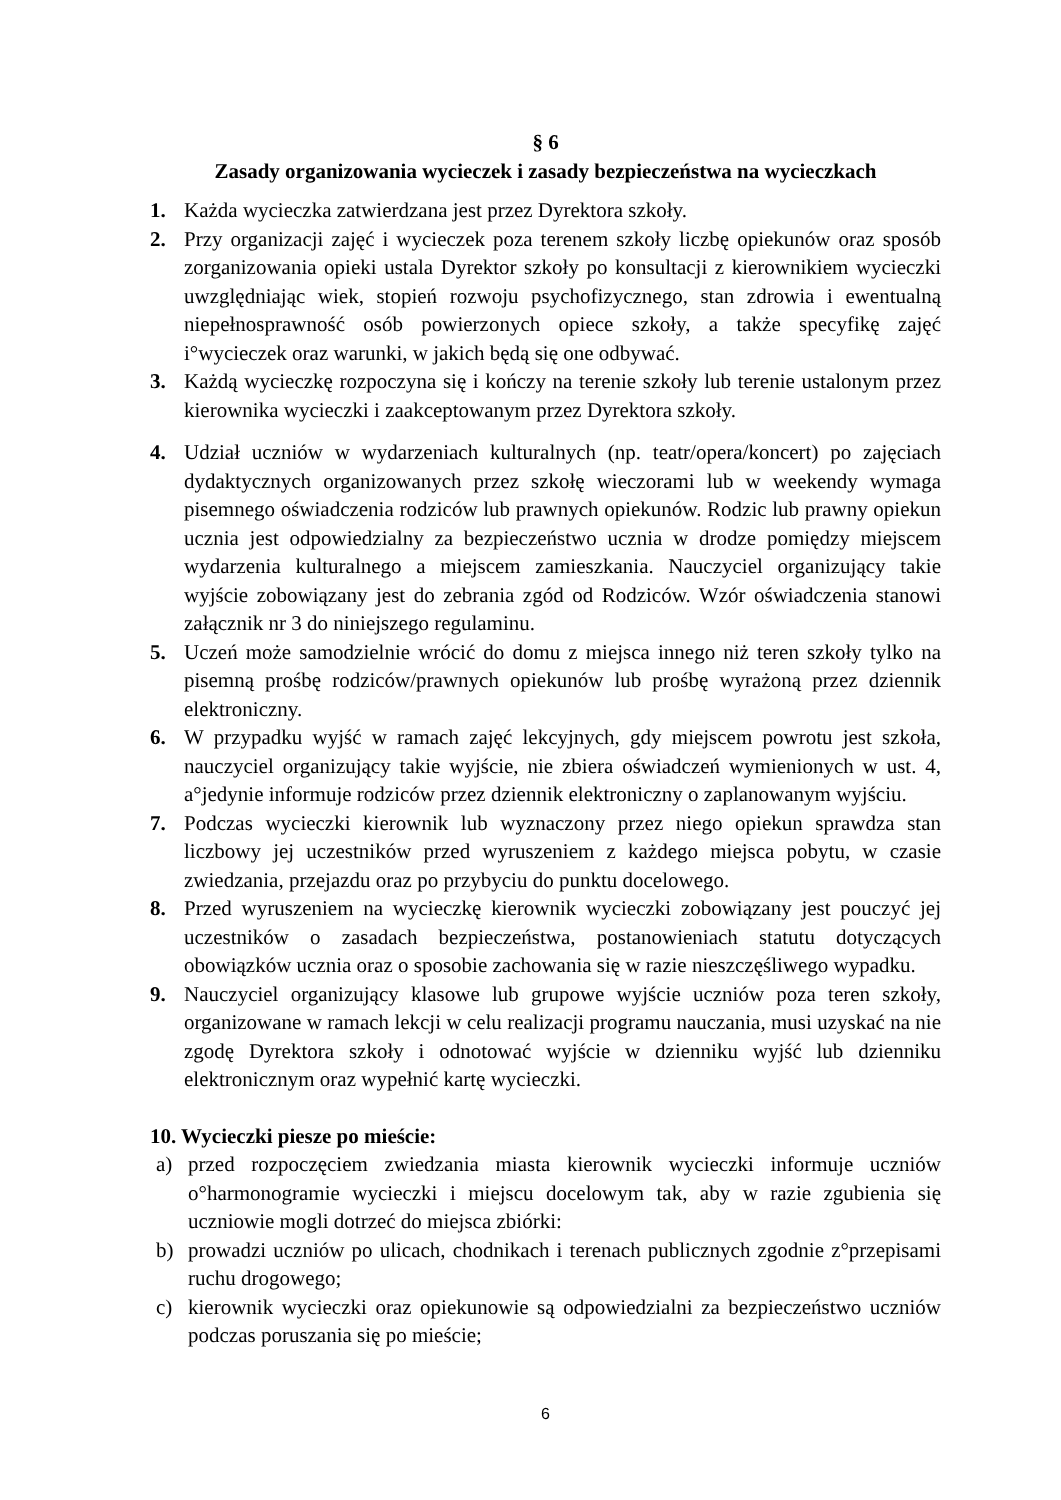§ 6
Zasady organizowania wycieczek i zasady bezpieczeństwa na wycieczkach
1. Każda wycieczka zatwierdzana jest przez Dyrektora szkoły.
2. Przy organizacji zajęć i wycieczek poza terenem szkoły liczbę opiekunów oraz sposób zorganizowania opieki ustala Dyrektor szkoły po konsultacji z kierownikiem wycieczki uwzględniając wiek, stopień rozwoju psychofizycznego, stan zdrowia i ewentualną niepełnosprawność osób powierzonych opiece szkoły, a także specyfikę zajęć i°wycieczek oraz warunki, w jakich będą się one odbywać.
3. Każdą wycieczkę rozpoczyna się i kończy na terenie szkoły lub terenie ustalonym przez kierownika wycieczki i zaakceptowanym przez Dyrektora szkoły.
4. Udział uczniów w wydarzeniach kulturalnych (np. teatr/opera/koncert) po zajęciach dydaktycznych organizowanych przez szkołę wieczorami lub w weekendy wymaga pisemnego oświadczenia rodziców lub prawnych opiekunów. Rodzic lub prawny opiekun ucznia jest odpowiedzialny za bezpieczeństwo ucznia w drodze pomiędzy miejscem wydarzenia kulturalnego a miejscem zamieszkania. Nauczyciel organizujący takie wyjście zobowiązany jest do zebrania zgód od Rodziców. Wzór oświadczenia stanowi załącznik nr 3 do niniejszego regulaminu.
5. Uczeń może samodzielnie wrócić do domu z miejsca innego niż teren szkoły tylko na pisemną prośbę rodziców/prawnych opiekunów lub prośbę wyrażoną przez dziennik elektroniczny.
6. W przypadku wyjść w ramach zajęć lekcyjnych, gdy miejscem powrotu jest szkoła, nauczyciel organizujący takie wyjście, nie zbiera oświadczeń wymienionych w ust. 4, a°jedynie informuje rodziców przez dziennik elektroniczny o zaplanowanym wyjściu.
7. Podczas wycieczki kierownik lub wyznaczony przez niego opiekun sprawdza stan liczbowy jej uczestników przed wyruszeniem z każdego miejsca pobytu, w czasie zwiedzania, przejazdu oraz po przybyciu do punktu docelowego.
8. Przed wyruszeniem na wycieczkę kierownik wycieczki zobowiązany jest pouczyć jej uczestników o zasadach bezpieczeństwa, postanowieniach statutu dotyczących obowiązków ucznia oraz o sposobie zachowania się w razie nieszczęśliwego wypadku.
9. Nauczyciel organizujący klasowe lub grupowe wyjście uczniów poza teren szkoły, organizowane w ramach lekcji w celu realizacji programu nauczania, musi uzyskać na nie zgodę Dyrektora szkoły i odnotować wyjście w dzienniku wyjść lub dzienniku elektronicznym oraz wypełnić kartę wycieczki.
10. Wycieczki piesze po mieście:
a) przed rozpoczęciem zwiedzania miasta kierownik wycieczki informuje uczniów o°harmonogramie wycieczki i miejscu docelowym tak, aby w razie zgubienia się uczniowie mogli dotrzeć do miejsca zbiórki:
b) prowadzi uczniów po ulicach, chodnikach i terenach publicznych zgodnie z°przepisami ruchu drogowego;
c) kierownik wycieczki oraz opiekunowie są odpowiedzialni za bezpieczeństwo uczniów podczas poruszania się po mieście;
6